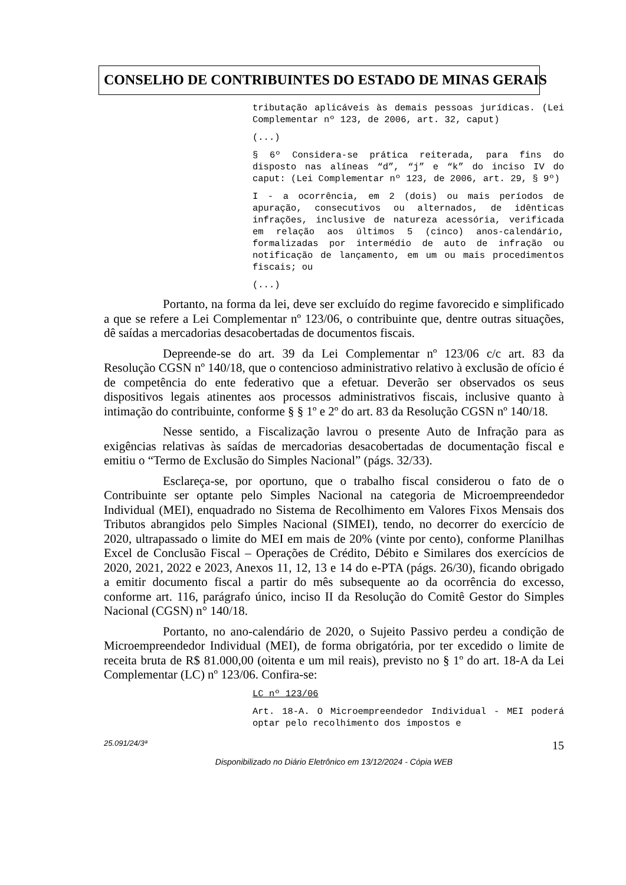CONSELHO DE CONTRIBUINTES DO ESTADO DE MINAS GERAIS
tributação aplicáveis às demais pessoas jurídicas. (Lei Complementar nº 123, de 2006, art. 32, caput)
(...)
§ 6º Considera-se prática reiterada, para fins do disposto nas alíneas “d”, “j” e “k” do inciso IV do caput: (Lei Complementar nº 123, de 2006, art. 29, § 9º)
I - a ocorrência, em 2 (dois) ou mais períodos de apuração, consecutivos ou alternados, de idênticas infrações, inclusive de natureza acessória, verificada em relação aos últimos 5 (cinco) anos-calendário, formalizadas por intermédio de auto de infração ou notificação de lançamento, em um ou mais procedimentos fiscais; ou
(...)
Portanto, na forma da lei, deve ser excluído do regime favorecido e simplificado a que se refere a Lei Complementar nº 123/06, o contribuinte que, dentre outras situações, dê saídas a mercadorias desacobertadas de documentos fiscais.
Depreende-se do art. 39 da Lei Complementar nº 123/06 c/c art. 83 da Resolução CGSN nº 140/18, que o contencioso administrativo relativo à exclusão de ofício é de competência do ente federativo que a efetuar. Deverão ser observados os seus dispositivos legais atinentes aos processos administrativos fiscais, inclusive quanto à intimação do contribuinte, conforme § § 1º e 2º do art. 83 da Resolução CGSN nº 140/18.
Nesse sentido, a Fiscalização lavrou o presente Auto de Infração para as exigências relativas às saídas de mercadorias desacobertadas de documentação fiscal e emitiu o “Termo de Exclusão do Simples Nacional” (págs. 32/33).
Esclareça-se, por oportuno, que o trabalho fiscal considerou o fato de o Contribuinte ser optante pelo Simples Nacional na categoria de Microempreendedor Individual (MEI), enquadrado no Sistema de Recolhimento em Valores Fixos Mensais dos Tributos abrangidos pelo Simples Nacional (SIMEI), tendo, no decorrer do exercício de 2020, ultrapassado o limite do MEI em mais de 20% (vinte por cento), conforme Planilhas Excel de Conclusão Fiscal – Operações de Crédito, Débito e Similares dos exercícios de 2020, 2021, 2022 e 2023, Anexos 11, 12, 13 e 14 do e-PTA (págs. 26/30), ficando obrigado a emitir documento fiscal a partir do mês subsequente ao da ocorrência do excesso, conforme art. 116, parágrafo único, inciso II da Resolução do Comitê Gestor do Simples Nacional (CGSN) n° 140/18.
Portanto, no ano-calendário de 2020, o Sujeito Passivo perdeu a condição de Microempreendedor Individual (MEI), de forma obrigatória, por ter excedido o limite de receita bruta de R$ 81.000,00 (oitenta e um mil reais), previsto no § 1º do art. 18-A da Lei Complementar (LC) nº 123/06. Confira-se:
LC nº 123/06
Art. 18-A. O Microempreendedor Individual - MEI poderá optar pelo recolhimento dos impostos e
25.091/24/3ª 15
Disponibilizado no Diário Eletrônico em 13/12/2024 - Cópia WEB